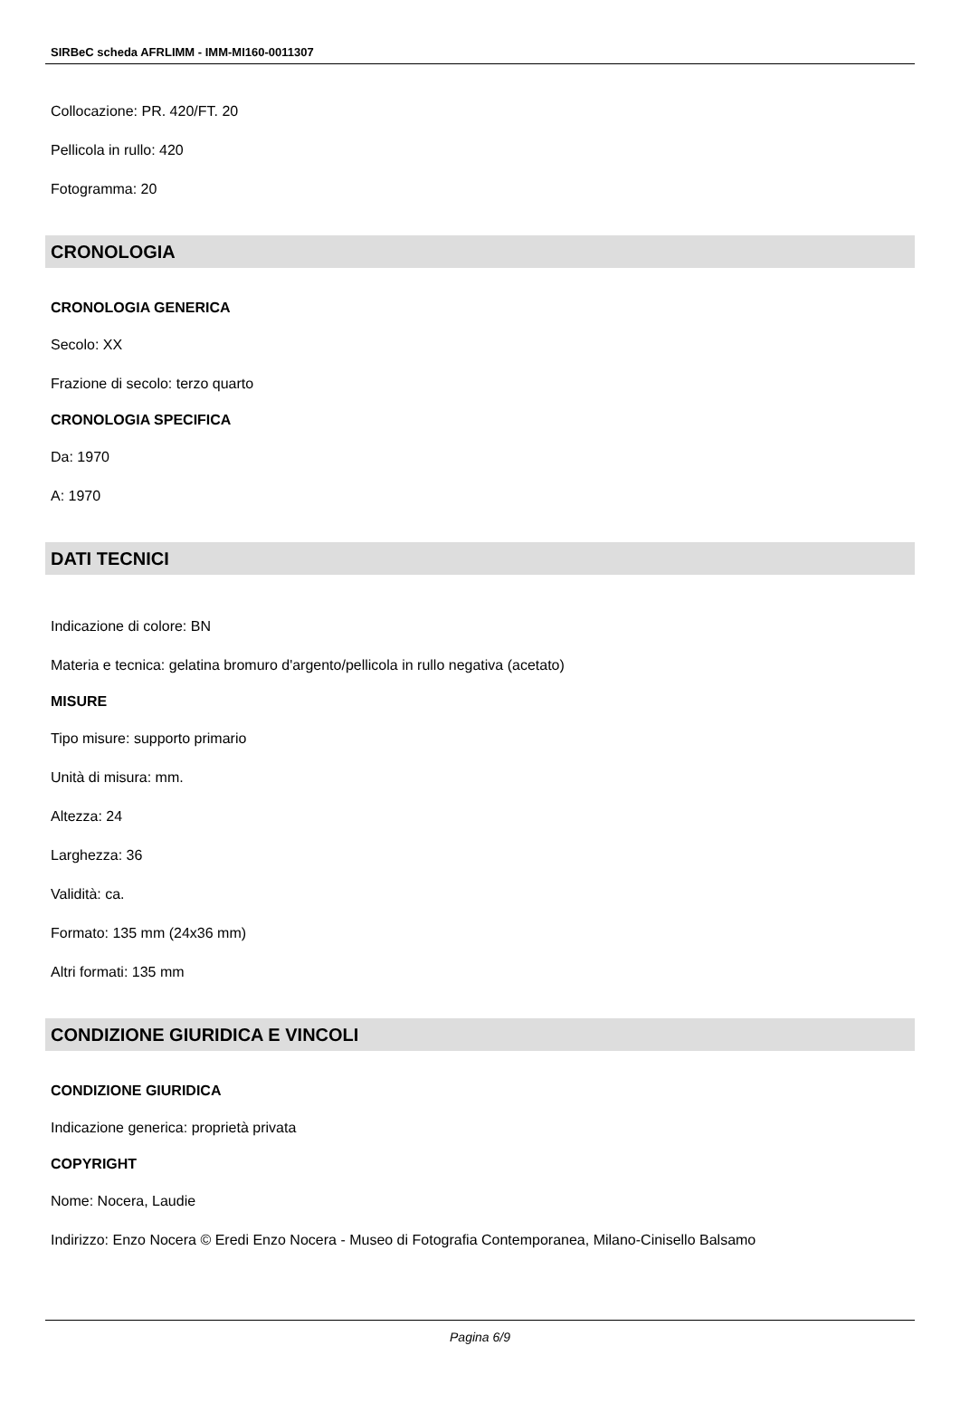SIRBeC scheda AFRLIMM - IMM-MI160-0011307
Collocazione: PR. 420/FT. 20
Pellicola in rullo: 420
Fotogramma: 20
CRONOLOGIA
CRONOLOGIA GENERICA
Secolo: XX
Frazione di secolo: terzo quarto
CRONOLOGIA SPECIFICA
Da: 1970
A: 1970
DATI TECNICI
Indicazione di colore: BN
Materia e tecnica: gelatina bromuro d'argento/pellicola in rullo negativa (acetato)
MISURE
Tipo misure: supporto primario
Unità di misura: mm.
Altezza: 24
Larghezza: 36
Validità: ca.
Formato: 135 mm (24x36 mm)
Altri formati: 135 mm
CONDIZIONE GIURIDICA E VINCOLI
CONDIZIONE GIURIDICA
Indicazione generica: proprietà privata
COPYRIGHT
Nome: Nocera, Laudie
Indirizzo: Enzo Nocera © Eredi Enzo Nocera - Museo di Fotografia Contemporanea, Milano-Cinisello Balsamo
Pagina 6/9